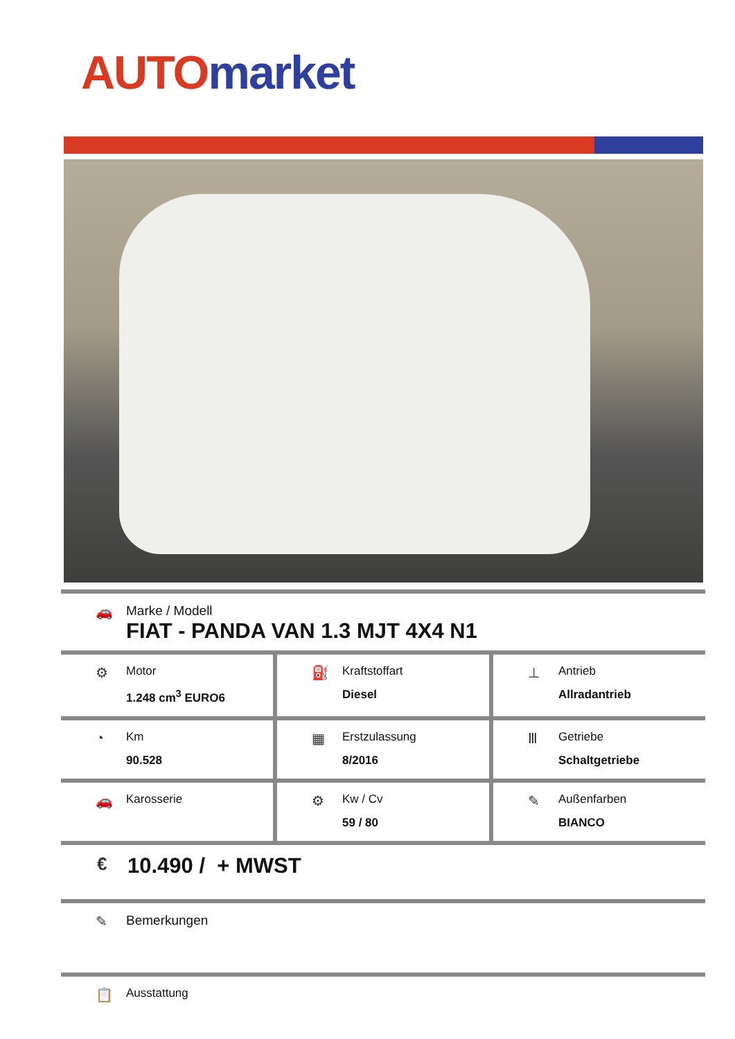AUTO market
🚗 Marke / Modell
FIAT - PANDA VAN 1.3 MJT 4X4 N1
⚙
Motor
1.248 cm<sup>3</sup> EURO6
⛽
Kraftstoffart
Diesel
⊥
Antrieb
Allradantrieb
◔
Km
90.528
▦
Erstzulassung
8/2016
Ⅲ
Getriebe
Schaltgetriebe
🚗
Karosserie
⚙
Kw / Cv
59 / 80
✎
Außenfarben
BIANCO
€
10.490 / + MWST
✎ Bemerkungen
📋
Ausstattung